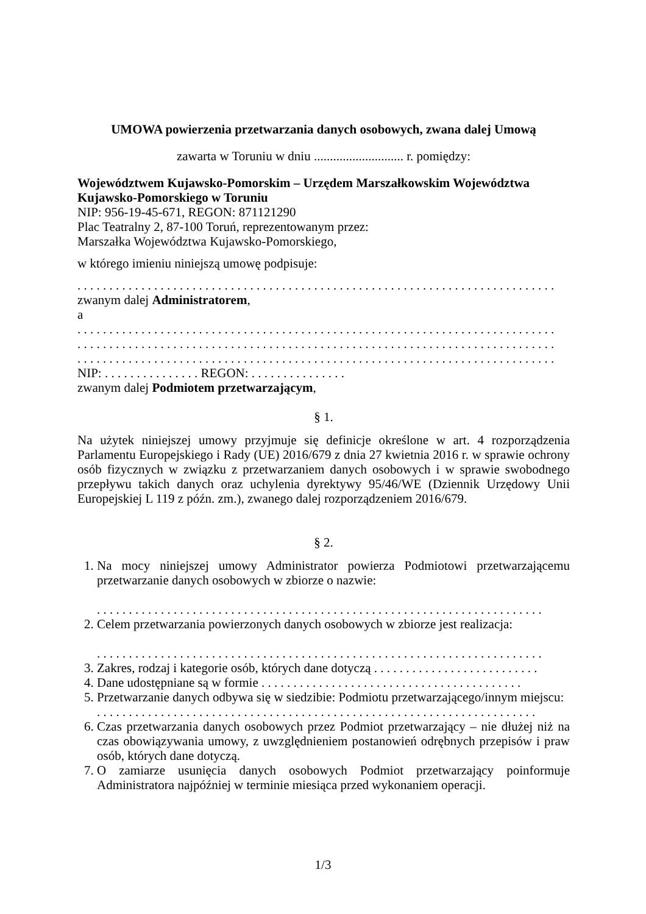UMOWA powierzenia przetwarzania danych osobowych, zwana dalej Umową
zawarta w Toruniu w dniu ............................ r. pomiędzy:
Województwem Kujawsko-Pomorskim – Urzędem Marszałkowskim Województwa Kujawsko-Pomorskiego w Toruniu
NIP: 956-19-45-671, REGON: 871121290
Plac Teatralny 2, 87-100 Toruń, reprezentowanym przez:
Marszałka Województwa Kujawsko-Pomorskiego,
w którego imieniu niniejszą umowę podpisuje:
. . . . . . . . . . . . . . . . . . . . . . . . . . . . . . . . . . . . . . . . . . . . . . . . . . . . . . . . . . . . . . . . . . . . . . . . . . .
zwanym dalej Administratorem,
a
. . . . . . . . . . . . . . . . . . . . . . . . . . . . . . . . . . . . . . . . . . . . . . . . . . . . . . . . . . . . . . . . . . . . . . . . . . .
. . . . . . . . . . . . . . . . . . . . . . . . . . . . . . . . . . . . . . . . . . . . . . . . . . . . . . . . . . . . . . . . . . . . . . . . . . .
. . . . . . . . . . . . . . . . . . . . . . . . . . . . . . . . . . . . . . . . . . . . . . . . . . . . . . . . . . . . . . . . . . . . . . . . . . .
NIP: . . . . . . . . . . . . . . . REGON: . . . . . . . . . . . . . . .
zwanym dalej Podmiotem przetwarzającym,
§ 1.
Na użytek niniejszej umowy przyjmuje się definicje określone w art. 4 rozporządzenia Parlamentu Europejskiego i Rady (UE) 2016/679 z dnia 27 kwietnia 2016 r. w sprawie ochrony osób fizycznych w związku z przetwarzaniem danych osobowych i w sprawie swobodnego przepływu takich danych oraz uchylenia dyrektywy 95/46/WE (Dziennik Urzędowy Unii Europejskiej L 119 z późn. zm.), zwanego dalej rozporządzeniem 2016/679.
§ 2.
1. Na mocy niniejszej umowy Administrator powierza Podmiotowi przetwarzającemu przetwarzanie danych osobowych w zbiorze o nazwie:
. . . . . . . . . . . . . . . . . . . . . . . . . . . . . . . . . . . . . . . . . . . . . . . . . . . . . . . . . . . . . . . . . . . . . .
2. Celem przetwarzania powierzonych danych osobowych w zbiorze jest realizacja:
. . . . . . . . . . . . . . . . . . . . . . . . . . . . . . . . . . . . . . . . . . . . . . . . . . . . . . . . . . . . . . . . . . . . . .
3. Zakres, rodzaj i kategorie osób, których dane dotyczą . . . . . . . . . . . . . . . . . . . . . . . . . .
4. Dane udostępniane są w formie . . . . . . . . . . . . . . . . . . . . . . . . . . . . . . . . . . . . . . . . .
5. Przetwarzanie danych odbywa się w siedzibie: Podmiotu przetwarzającego/innym miejscu:
. . . . . . . . . . . . . . . . . . . . . . . . . . . . . . . . . . . . . . . . . . . . . . . . . . . . . . . . . . . . . . . . . . . . .
6. Czas przetwarzania danych osobowych przez Podmiot przetwarzający – nie dłużej niż na czas obowiązywania umowy, z uwzględnieniem postanowień odrębnych przepisów i praw osób, których dane dotyczą.
7. O zamiarze usunięcia danych osobowych Podmiot przetwarzający poinformuje Administratora najpóźniej w terminie miesiąca przed wykonaniem operacji.
1/3